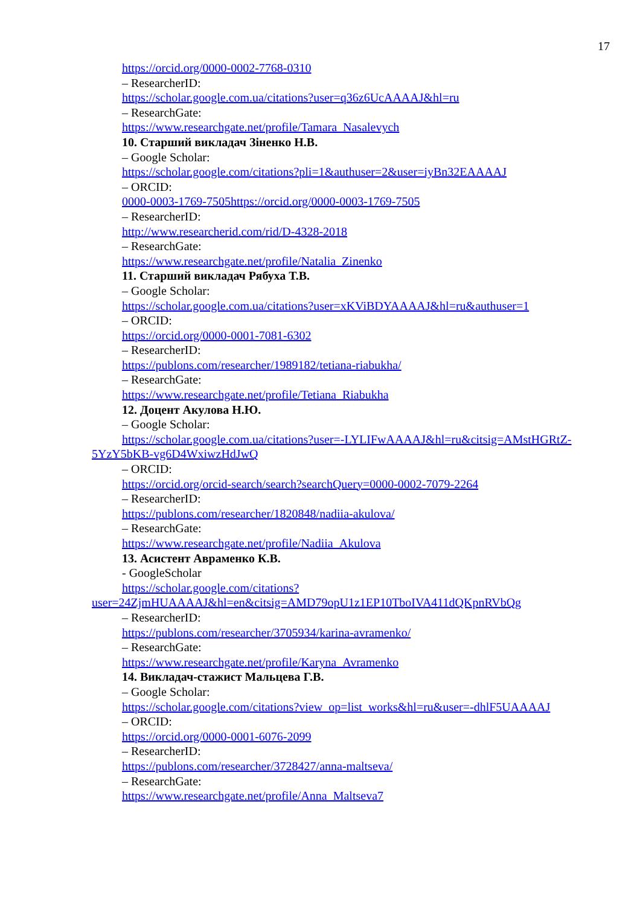17
https://orcid.org/0000-0002-7768-0310
– ResearcherID:
https://scholar.google.com.ua/citations?user=q36z6UcAAAAJ&hl=ru
– ResearchGate:
https://www.researchgate.net/profile/Tamara_Nasalevych
10. Старший викладач Зіненко Н.В.
– Google Scholar:
https://scholar.google.com/citations?pli=1&authuser=2&user=iyBn32EAAAAJ
– ORCID:
0000-0003-1769-7505https://orcid.org/0000-0003-1769-7505
– ResearcherID:
http://www.researcherid.com/rid/D-4328-2018
– ResearchGate:
https://www.researchgate.net/profile/Natalia_Zinenko
11. Старший викладач Рябуха Т.В.
– Google Scholar:
https://scholar.google.com.ua/citations?user=xKViBDYAAAAJ&hl=ru&authuser=1
– ORCID:
https://orcid.org/0000-0001-7081-6302
– ResearcherID:
https://publons.com/researcher/1989182/tetiana-riabukha/
– ResearchGate:
https://www.researchgate.net/profile/Tetiana_Riabukha
12. Доцент Акулова Н.Ю.
– Google Scholar:
https://scholar.google.com.ua/citations?user=-LYLIFwAAAAJ&hl=ru&citsig=AMstHGRtZ-5YzY5bKB-vg6D4WxiwzHdJwQ
– ORCID:
https://orcid.org/orcid-search/search?searchQuery=0000-0002-7079-2264
– ResearcherID:
https://publons.com/researcher/1820848/nadiia-akulova/
– ResearchGate:
https://www.researchgate.net/profile/Nadiia_Akulova
13. Асистент Авраменко К.В.
- GoogleScholar
https://scholar.google.com/citations?user=24ZjmHUAAAAJ&hl=en&citsig=AMD79opU1z1EP10TboIVA411dQKpnRVbQg
– ResearcherID:
https://publons.com/researcher/3705934/karina-avramenko/
– ResearchGate:
https://www.researchgate.net/profile/Karyna_Avramenko
14. Викладач-стажист Мальцева Г.В.
– Google Scholar:
https://scholar.google.com/citations?view_op=list_works&hl=ru&user=-dhlF5UAAAAJ
– ORCID:
https://orcid.org/0000-0001-6076-2099
– ResearcherID:
https://publons.com/researcher/3728427/anna-maltseva/
– ResearchGate:
https://www.researchgate.net/profile/Anna_Maltseva7